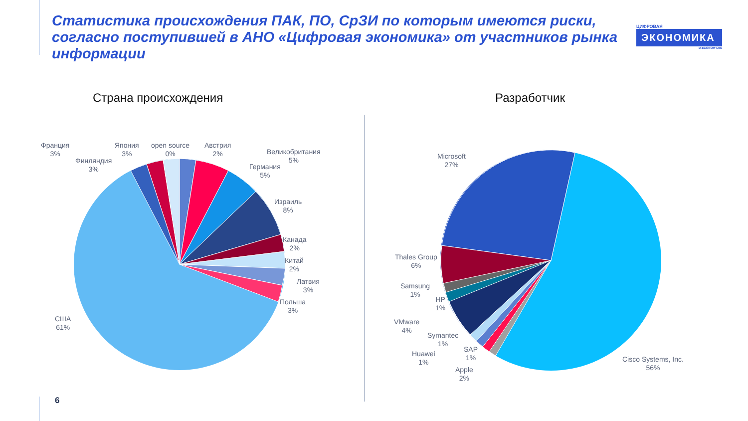Статистика происхождения ПАК, ПО, СрЗИ по которым имеются риски, согласно поступившей в АНО «Цифровая экономика» от участников рынка информации
ЦИФРОВАЯ
ЭКОНОМИКА
D-ECONOMY.RU
Страна происхождения Разработчик
Франция
3%
Япония
3%
open source
0%
Австрия
2%
Великобритания
5%
Финляндия
3%
Германия
5%
Израиль
8%
Канада
2%
Китай
2%
Латвия
3%
Польша
3%
США
61%
Microsoft
27%
Thales Group
6%
Samsung
1%
HP
1%
VMware
4%
Symantec
1%
SAP
1%
Huawei
1%
Apple
2%
Cisco Systems, Inc.
56%
6